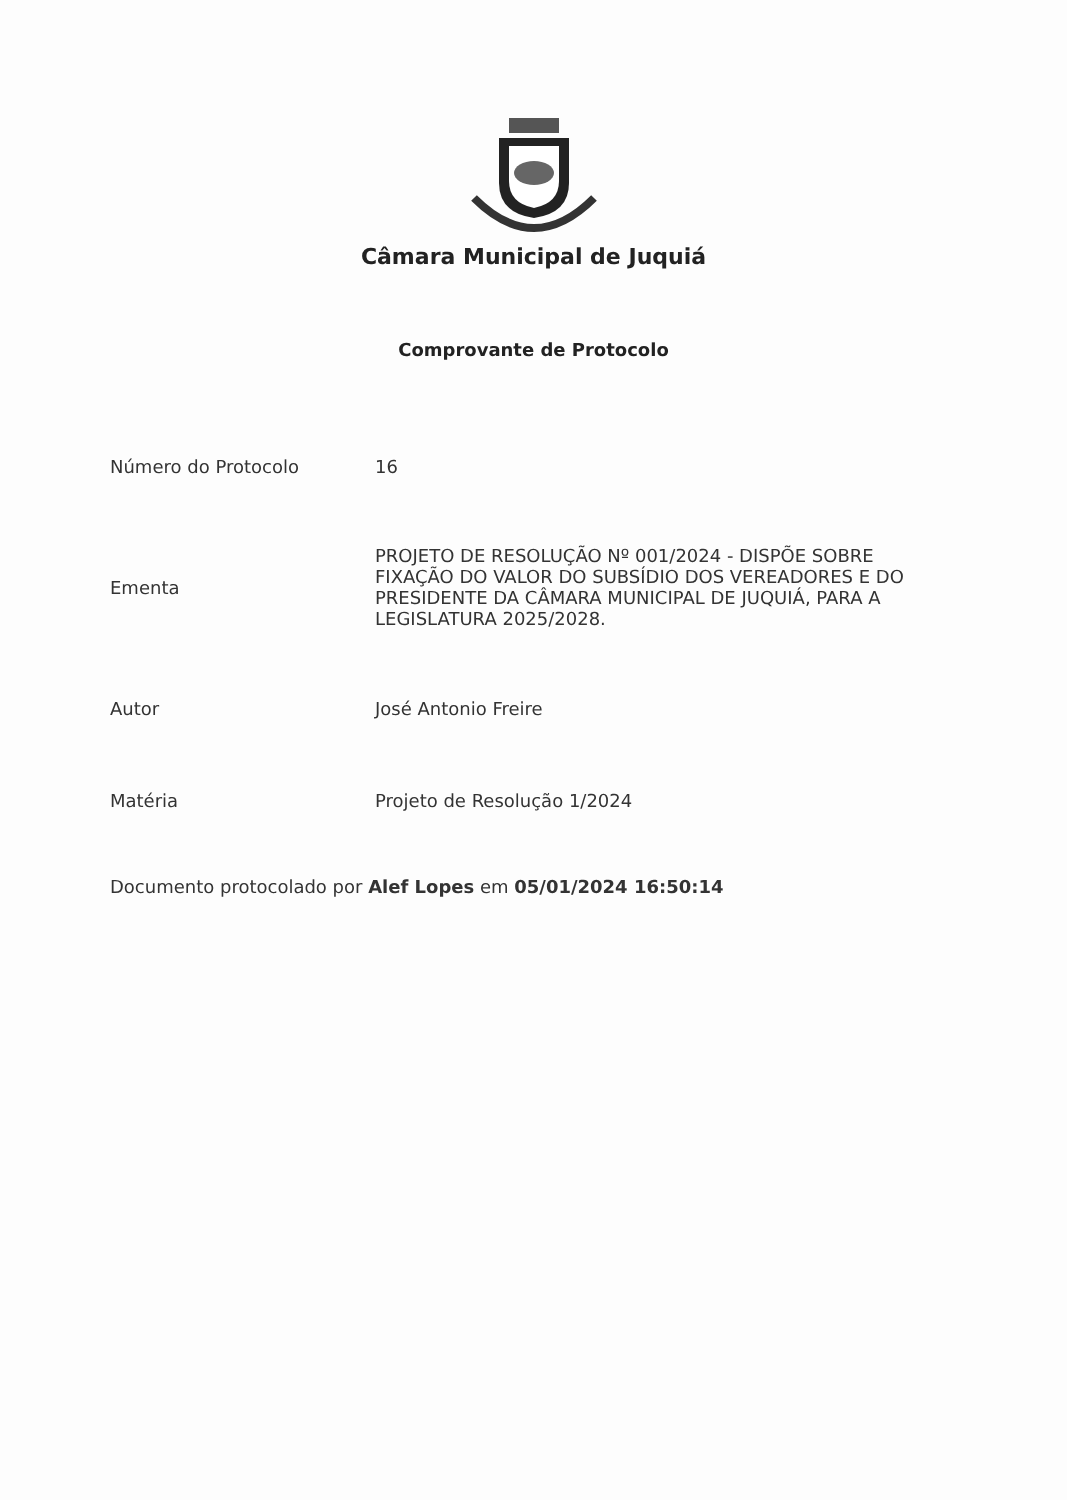Câmara Municipal de Juquiá
Comprovante de Protocolo
| Número do Protocolo | 16 |
| Ementa | PROJETO DE RESOLUÇÃO Nº 001/2024 - DISPÕE SOBRE FIXAÇÃO DO VALOR DO SUBSÍDIO DOS VEREADORES E DO PRESIDENTE DA CÂMARA MUNICIPAL DE JUQUIÁ, PARA A LEGISLATURA 2025/2028. |
| Autor | José Antonio Freire |
| Matéria | Projeto de Resolução 1/2024 |
Documento protocolado por Alef Lopes em 05/01/2024 16:50:14